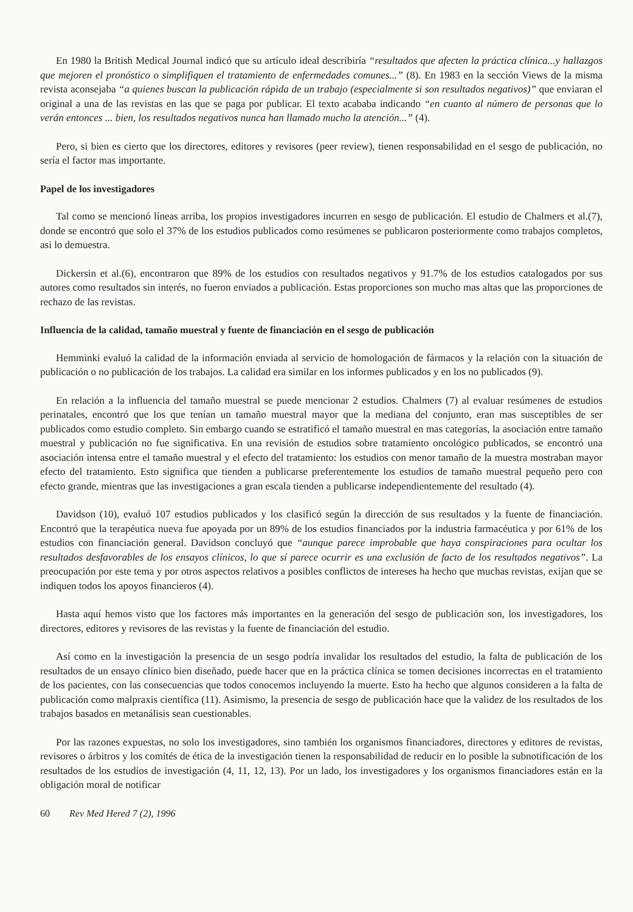En 1980 la British Medical Journal indicó que su artículo ideal describiría “resultados que afecten la práctica clínica...y hallazgos que mejoren el pronóstico o simplifiquen el tratamiento de enfermedades comunes...” (8). En 1983 en la sección Views de la misma revista aconsejaba “a quienes buscan la publicación rápida de un trabajo (especialmente si son resultados negativos)” que enviaran el original a una de las revistas en las que se paga por publicar. El texto acababa indicando “en cuanto al número de personas que lo verán entonces ... bien, los resultados negativos nunca han llamado mucho la atención...” (4).
Pero, si bien es cierto que los directores, editores y revisores (peer review), tienen responsabilidad en el sesgo de publicación, no sería el factor mas importante.
Papel de los investigadores
Tal como se mencionó líneas arriba, los propios investigadores incurren en sesgo de publicación. El estudio de Chalmers et al.(7), donde se encontró que solo el 37% de los estudios publicados como resúmenes se publicaron posteriormente como trabajos completos, asi lo demuestra.
Dickersin et al.(6), encontraron que 89% de los estudios con resultados negativos y 91.7% de los estudios catalogados por sus autores como resultados sin interés, no fueron enviados a publicación. Estas proporciones son mucho mas altas que las proporciones de rechazo de las revistas.
Influencia de la calidad, tamaño muestral y fuente de financiación en el sesgo de publicación
Hemminki evaluó la calidad de la información enviada al servicio de homologación de fármacos y la relación con la situación de publicación o no publicación de los trabajos. La calidad era similar en los informes publicados y en los no publicados (9).
En relación a la influencia del tamaño muestral se puede mencionar 2 estudios. Chalmers (7) al evaluar resúmenes de estudios perinatales, encontró que los que tenían un tamaño muestral mayor que la mediana del conjunto, eran mas susceptibles de ser publicados como estudio completo. Sin embargo cuando se estratificó el tamaño muestral en mas categorías, la asociación entre tamaño muestral y publicación no fue significativa. En una revisión de estudios sobre tratamiento oncológico publicados, se encontró una asociación intensa entre el tamaño muestral y el efecto del tratamiento: los estudios con menor tamaño de la muestra mostraban mayor efecto del tratamiento. Esto significa que tienden a publicarse preferentemente los estudios de tamaño muestral pequeño pero con efecto grande, mientras que las investigaciones a gran escala tienden a publicarse independientemente del resultado (4).
Davidson (10), evaluó 107 estudios publicados y los clasificó según la dirección de sus resultados y la fuente de financiación. Encontró que la terapéutica nueva fue apoyada por un 89% de los estudios financiados por la industria farmacéutica y por 61% de los estudios con financiación general. Davidson concluyó que “aunque parece improbable que haya conspiraciones para ocultar los resultados desfavorables de los ensayos clínicos, lo que sí parece ocurrir es una exclusión de facto de los resultados negativos”. La preocupación por este tema y por otros aspectos relativos a posibles conflictos de intereses ha hecho que muchas revistas, exijan que se indiquen todos los apoyos financieros (4).
Hasta aquí hemos visto que los factores más importantes en la generación del sesgo de publicación son, los investigadores, los directores, editores y revisores de las revistas y la fuente de financiación del estudio.
Así como en la investigación la presencia de un sesgo podría invalidar los resultados del estudio, la falta de publicación de los resultados de un ensayo clínico bien diseñado, puede hacer que en la práctica clínica se tomen decisiones incorrectas en el tratamiento de los pacientes, con las consecuencias que todos conocemos incluyendo la muerte. Esto ha hecho que algunos consideren a la falta de publicación como malpraxis científica (11). Asimismo, la presencia de sesgo de publicación hace que la validez de los resultados de los trabajos basados en metanálisis sean cuestionables.
Por las razones expuestas, no solo los investigadores, sino también los organismos financiadores, directores y editores de revistas, revisores o árbitros y los comités de ética de la investigación tienen la responsabilidad de reducir en lo posible la subnotificación de los resultados de los estudios de investigación (4, 11, 12, 13). Por un lado, los investigadores y los organismos financiadores están en la obligación moral de notificar
60 Rev Med Hered 7 (2), 1996